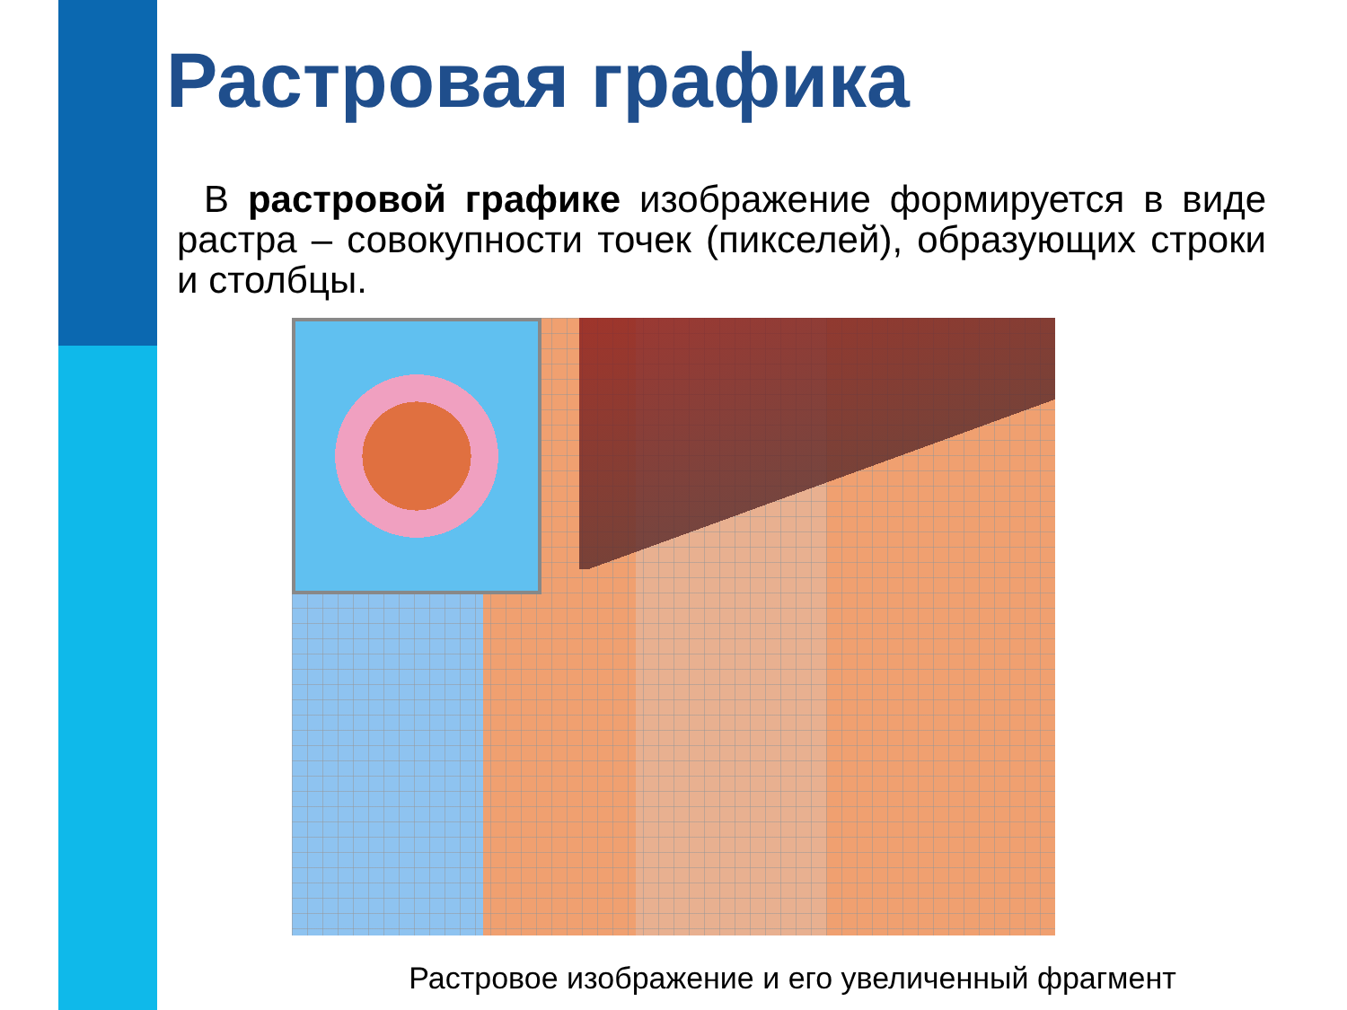Растровая графика
В растровой графике изображение формируется в виде растра – совокупности точек (пикселей), образующих строки и столбцы.
Растровое изображение и его увеличенный фрагмент